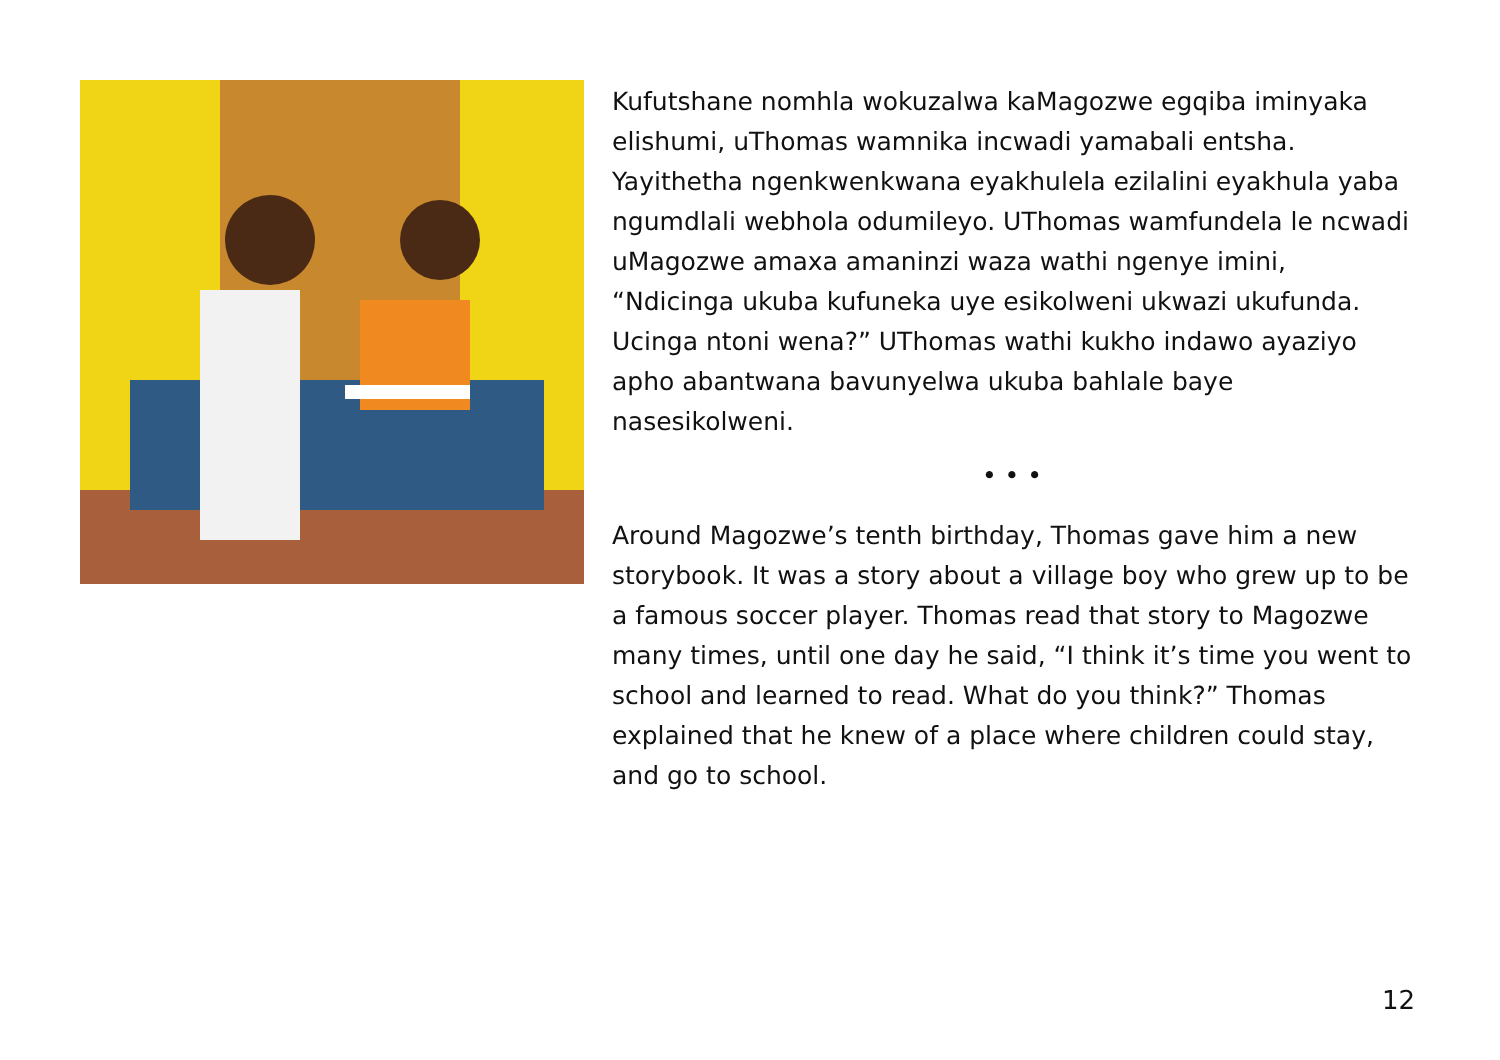Kufutshane nomhla wokuzalwa kaMagozwe egqiba iminyaka elishumi, uThomas wamnika incwadi yamabali entsha. Yayithetha ngenkwenkwana eyakhulela ezilalini eyakhula yaba ngumdlali webhola odumileyo. UThomas wamfundela le ncwadi uMagozwe amaxa amaninzi waza wathi ngenye imini, “Ndicinga ukuba kufuneka uye esikolweni ukwazi ukufunda. Ucinga ntoni wena?” UThomas wathi kukho indawo ayaziyo apho abantwana bavunyelwa ukuba bahlale baye nasesikolweni.
• • •
Around Magozwe’s tenth birthday, Thomas gave him a new storybook. It was a story about a village boy who grew up to be a famous soccer player. Thomas read that story to Magozwe many times, until one day he said, “I think it’s time you went to school and learned to read. What do you think?” Thomas explained that he knew of a place where children could stay, and go to school.
12